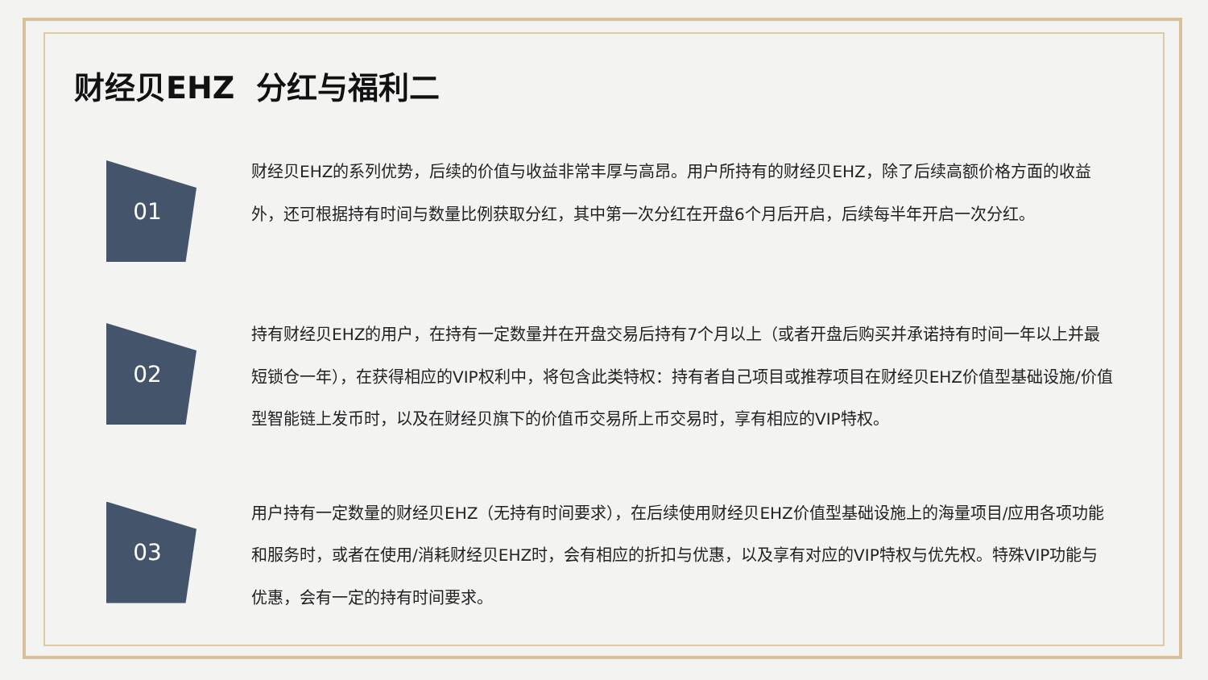财经贝EHZ 分红与福利二
01
财经贝EHZ的系列优势，后续的价值与收益非常丰厚与高昂。用户所持有的财经贝EHZ，除了后续高额价格方面的收益外，还可根据持有时间与数量比例获取分红，其中第一次分红在开盘6个月后开启，后续每半年开启一次分红。
02
持有财经贝EHZ的用户，在持有一定数量并在开盘交易后持有7个月以上（或者开盘后购买并承诺持有时间一年以上并最短锁仓一年），在获得相应的VIP权利中，将包含此类特权：持有者自己项目或推荐项目在财经贝EHZ价值型基础设施/价值型智能链上发币时，以及在财经贝旗下的价值币交易所上币交易时，享有相应的VIP特权。
03
用户持有一定数量的财经贝EHZ（无持有时间要求），在后续使用财经贝EHZ价值型基础设施上的海量项目/应用各项功能和服务时，或者在使用/消耗财经贝EHZ时，会有相应的折扣与优惠，以及享有对应的VIP特权与优先权。特殊VIP功能与优惠，会有一定的持有时间要求。